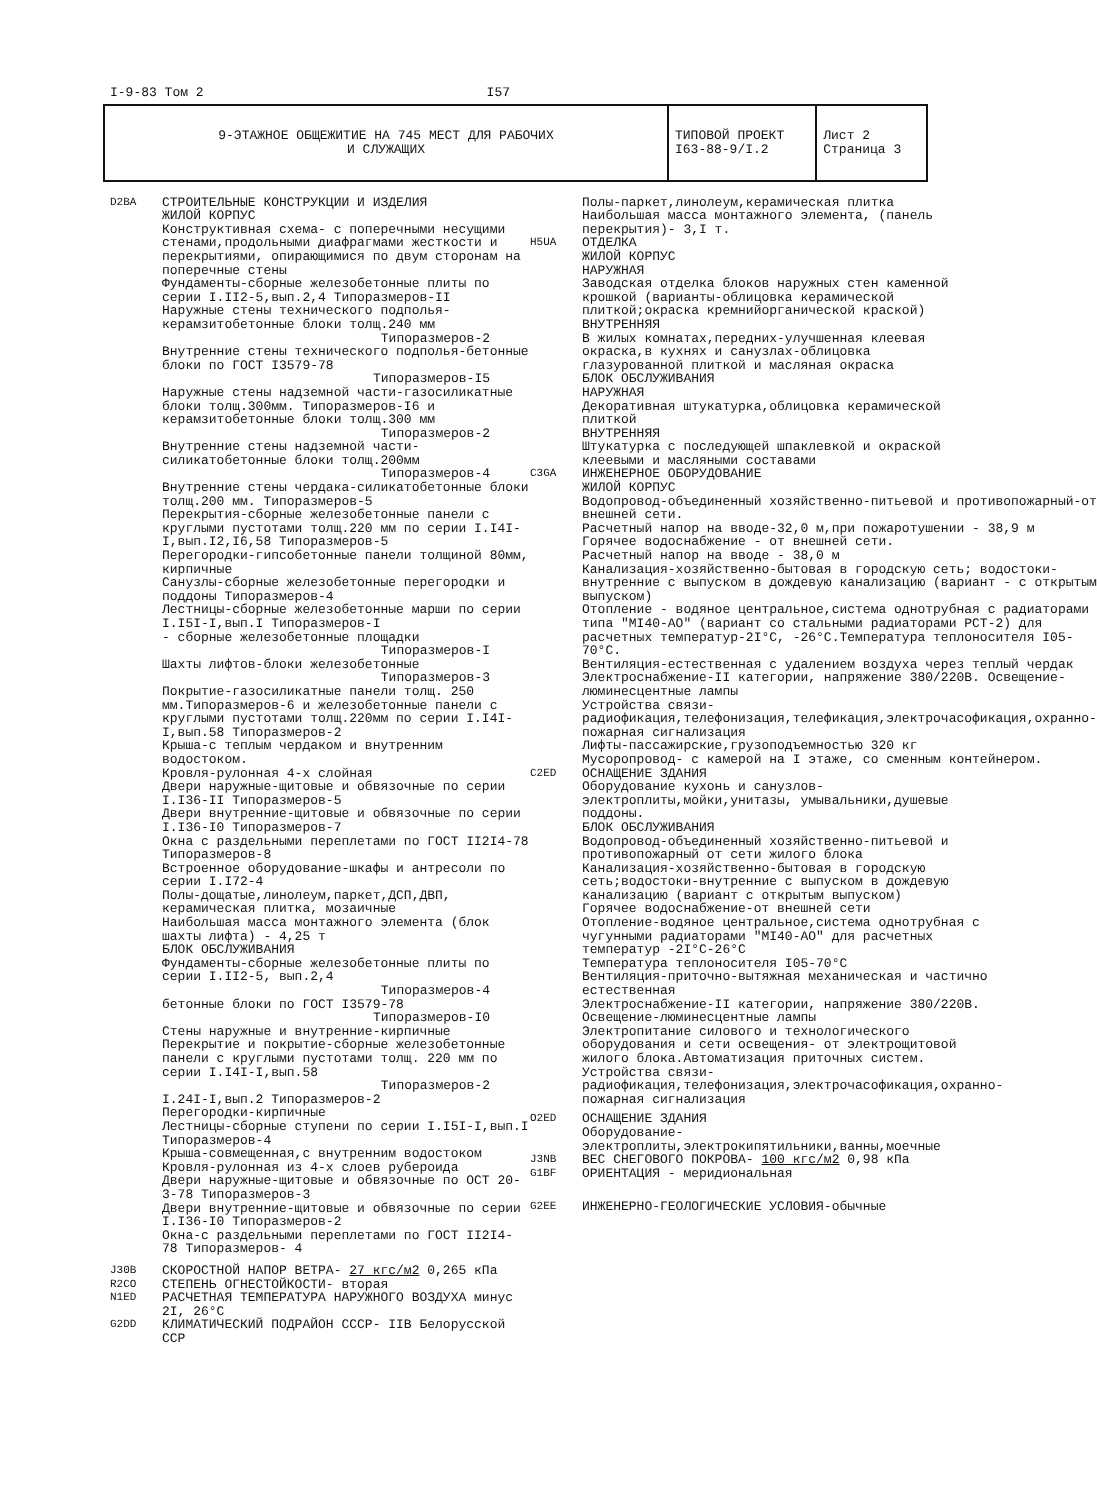I-9-83 Том 2 I57
| 9-ЭТАЖНОЕ ОБЩЕЖИТИЕ НА 745 МЕСТ ДЛЯ РАБОЧИХ И СЛУЖАЩИХ | ТИПОВОЙ ПРОЕКТ I63-88-9/I.2 | Лист 2 Страница 3 |
D2BA
СТРОИТЕЛЬНЫЕ КОНСТРУКЦИИ И ИЗДЕЛИЯ
ЖИЛОЙ КОРПУС
Конструктивная схема- с поперечными несущими стенами,продольными диафрагмами жесткости и перекрытиями, опирающимися по двум сторонам на поперечные стены
Фундаменты-сборные железобетонные плиты по серии I.II2-5,вып.2,4 Типоразмеров-II
Наружные стены технического подполья-керамзитобетонные блоки толщ.240 мм
Типоразмеров-2
Внутренние стены технического подполья-бетонные блоки по ГОСТ I3579-78
Типоразмеров-I5
Наружные стены надземной части-газосиликатные блоки толщ.300мм. Типоразмеров-I6 и керамзитобетонные блоки толщ.300 мм
Типоразмеров-2
Внутренние стены надземной части-силикатобетонные блоки толщ.200мм
Типоразмеров-4
Внутренние стены чердака-силикатобетонные блоки толщ.200 мм. Типоразмеров-5
Перекрытия-сборные железобетонные панели с круглыми пустотами толщ.220 мм по серии I.I4I-I,вып.I2,I6,58 Типоразмеров-5
Перегородки-гипсобетонные панели толщиной 80мм, кирпичные
Санузлы-сборные железобетонные перегородки и поддоны Типоразмеров-4
Лестницы-сборные железобетонные марши по серии I.I5I-I,вып.I Типоразмеров-I
- сборные железобетонные площадки
Типоразмеров-I
Шахты лифтов-блоки железобетонные
Типоразмеров-3
Покрытие-газосиликатные панели толщ. 250 мм.Типоразмеров-6 и железобетонные панели с круглыми пустотами толщ.220мм по серии I.I4I-I,вып.58 Типоразмеров-2
Крыша-с теплым чердаком и внутренним водостоком.
Кровля-рулонная 4-х слойная
Двери наружные-щитовые и обвязочные по серии I.I36-II Типоразмеров-5
Двери внутренние-щитовые и обвязочные по серии I.I36-I0 Типоразмеров-7
Окна с раздельными переплетами по ГОСТ II2I4-78 Типоразмеров-8
Встроенное оборудование-шкафы и антресоли по серии I.I72-4
Полы-дощатые,линолеум,паркет,ДСП,ДВП, керамическая плитка, мозаичные
Наибольшая масса монтажного элемента (блок шахты лифта) - 4,25 т
БЛОК ОБСЛУЖИВАНИЯ
Фундаменты-сборные железобетонные плиты по серии I.II2-5, вып.2,4
Типоразмеров-4
бетонные блоки по ГОСТ I3579-78
Типоразмеров-I0
Стены наружные и внутренние-кирпичные
Перекрытие и покрытие-сборные железобетонные панели с круглыми пустотами толщ. 220 мм по серии I.I4I-I,вып.58
Типоразмеров-2
I.24I-I,вып.2 Типоразмеров-2
Перегородки-кирпичные
Лестницы-сборные ступени по серии I.I5I-I,вып.I Типоразмеров-4
Крыша-совмещенная,с внутренним водостоком
Кровля-рулонная из 4-х слоев рубероида
Двери наружные-щитовые и обвязочные по ОСТ 20-3-78 Типоразмеров-3
Двери внутренние-щитовые и обвязочные по серии I.I36-I0 Типоразмеров-2
Окна-с раздельными переплетами по ГОСТ II2I4- 78 Типоразмеров- 4
J30B
СКОРОСТНОЙ НАПОР ВЕТРА- 27 кгс/м2 0,265 кПа
R2CO
СТЕПЕНЬ ОГНЕСТОЙКОСТИ- вторая
N1ED
РАСЧЕТНАЯ ТЕМПЕРАТУРА НАРУЖНОГО ВОЗДУХА минус 2I, 26°С
G2DD
КЛИМАТИЧЕСКИЙ ПОДРАЙОН СССР- IIВ Белорусской ССР
Полы-паркет,линолеум,керамическая плитка
Наибольшая масса монтажного элемента, (панель перекрытия)- 3,I т.
H5UA
ОТДЕЛКА
ЖИЛОЙ КОРПУС
НАРУЖНАЯ
Заводская отделка блоков наружных стен каменной крошкой (варианты-облицовка керамической плиткой;окраска кремнийорганической краской)
ВНУТРЕННЯЯ
В жилых комнатах,передних-улучшенная клеевая окраска,в кухнях и санузлах-облицовка глазурованной плиткой и масляная окраска
БЛОК ОБСЛУЖИВАНИЯ
НАРУЖНАЯ
Декоративная штукатурка,облицовка керамической плиткой
ВНУТРЕННЯЯ
Штукатурка с последующей шпаклевкой и окраской клеевыми и масляными составами
C3GA
ИНЖЕНЕРНОЕ ОБОРУДОВАНИЕ
ЖИЛОЙ КОРПУС
Водопровод-объединенный хозяйственно-питьевой и противопожарный-от внешней сети.
Расчетный напор на вводе-32,0 м,при пожаротушении - 38,9 м
Горячее водоснабжение - от внешней сети.
Расчетный напор на вводе - 38,0 м
Канализация-хозяйственно-бытовая в городскую сеть; водостоки-внутренние с выпуском в дождевую канализацию (вариант - с открытым выпуском)
Отопление - водяное центральное,система однотрубная с радиаторами типа "МI40-АО" (вариант со стальными радиаторами РСТ-2) для расчетных температур-2I°С, -26°С.Температура теплоносителя I05-70°С.
Вентиляция-естественная с удалением воздуха через теплый чердак
Электроснабжение-II категории, напряжение 380/220В. Освещение-люминесцентные лампы
Устройства связи-радиофикация,телефонизация,телефикация,электрочасофикация,охранно-пожарная сигнализация
Лифты-пассажирские,грузоподъемностью 320 кг
Мусоропровод- с камерой на I этаже, со сменным контейнером.
C2ED
ОСНАЩЕНИЕ ЗДАНИЯ
Оборудование кухонь и санузлов-электроплиты,мойки,унитазы, умывальники,душевые поддоны.
БЛОК ОБСЛУЖИВАНИЯ
Водопровод-объединенный хозяйственно-питьевой и противопожарный от сети жилого блока
Канализация-хозяйственно-бытовая в городскую сеть;водостоки-внутренние с выпуском в дождевую канализацию (вариант с открытым выпуском)
Горячее водоснабжение-от внешней сети
Отопление-водяное центральное,система однотрубная с чугунными радиаторами "МI40-АО" для расчетных температур -2I°С-26°С
Температура теплоносителя I05-70°С
Вентиляция-приточно-вытяжная механическая и частично естественная
Электроснабжение-II категории, напряжение 380/220В. Освещение-люминесцентные лампы
Электропитание силового и технологического оборудования и сети освещения- от электрощитовой жилого блока.Автоматизация приточных систем.
Устройства связи-радиофикация,телефонизация,электрочасофикация,охранно-пожарная сигнализация
O2ED
ОСНАЩЕНИЕ ЗДАНИЯ
Оборудование-электроплиты,электрокипятильники,ванны,моечные
J3NB
ВЕС СНЕГОВОГО ПОКРОВА- 100 кгс/м2 0,98 кПа
G1BF
ОРИЕНТАЦИЯ - меридиональная
G2EE
ИНЖЕНЕРНО-ГЕОЛОГИЧЕСКИЕ УСЛОВИЯ-обычные